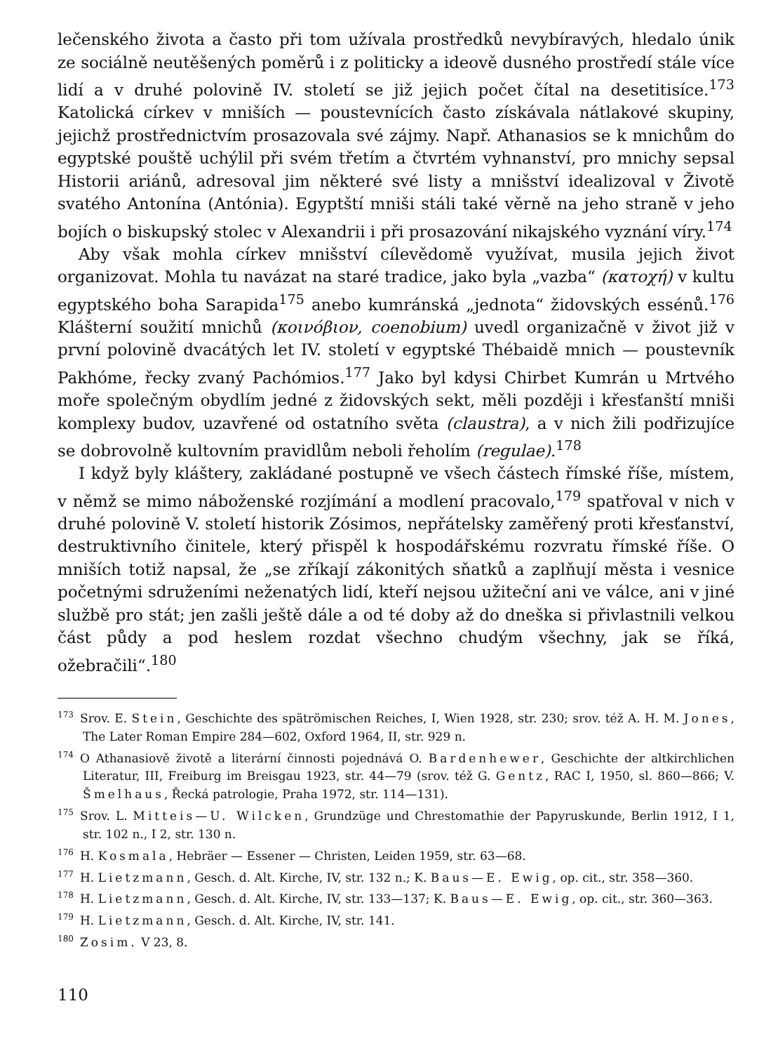lečenského života a často při tom užívala prostředků nevybíravých, hledalo únik ze sociálně neutěšených poměrů i z politicky a ideově dusného prostředí stále více lidí a v druhé polovině IV. století se již jejich počet čítal na desetitisíce.<sup>173</sup> Katolická církev v mniších — poustevnících často získávala nátlakové skupiny, jejichž prostřednictvím prosazovala své zájmy. Např. Athanasios se k mnichům do egyptské pouště uchýlil při svém třetím a čtvrtém vyhnanství, pro mnichy sepsal Historii ariánů, adresoval jim některé své listy a mnišství idealizoval v Životě svatého Antonína (Antónia). Egyptští mniši stáli také věrně na jeho straně v jeho bojích o biskupský stolec v Alexandrii i při prosazování nikajského vyznání víry.<sup>174</sup>
Aby však mohla církev mnišství cílevědomě využívat, musila jejich život organizovat. Mohla tu navázat na staré tradice, jako byla „vazba“ (κατοχή) v kultu egyptského boha Sarapida<sup>175</sup> anebo kumránská „jednota“ židovských essénů.<sup>176</sup> Klášterní soužití mnichů (κοινόβιον, coenobium) uvedl organizačně v život již v první polovině dvacátých let IV. století v egyptské Thébaidě mnich — poustevník Pakhóme, řecky zvaný Pachómios.<sup>177</sup> Jako byl kdysi Chirbet Kumrán u Mrtvého moře společným obydlím jedné z židovských sekt, měli později i křesťanští mniši komplexy budov, uzavřené od ostatního světa (claustra), a v nich žili podřizujíce se dobrovolně kultovním pravidlům neboli řeholím (regulae).<sup>178</sup>
I když byly kláštery, zakládané postupně ve všech částech římské říše, místem, v němž se mimo náboženské rozjímání a modlení pracovalo,<sup>179</sup> spatřoval v nich v druhé polovině V. století historik Zósimos, nepřátelsky zaměřený proti křesťanství, destruktivního činitele, který přispěl k hospodářskému rozvratu římské říše. O mniších totiž napsal, že „se zříkají zákonitých sňatků a zaplňují města i vesnice početnými sdruženími neženatých lidí, kteří nejsou užiteční ani ve válce, ani v jiné službě pro stát; jen zašli ještě dále a od té doby až do dneška si přivlastnili velkou část půdy a pod heslem rozdat všechno chudým všechny, jak se říká, ožebračili“.<sup>180</sup>
<sup>173</sup> Srov. E. Stein, Geschichte des spätrömischen Reiches, I, Wien 1928, str. 230; srov. též A. H. M. Jones, The Later Roman Empire 284—602, Oxford 1964, II, str. 929 n.
<sup>174</sup>O Athanasiově životě a literární činnosti pojednává O. Bardenhewer, Geschichte der altkirchlichen Literatur, III, Freiburg im Breisgau 1923, str. 44—79 (srov. též G. Gentz, RAC I, 1950, sl. 860—866; V. Šmelhaus, Řecká patrologie, Praha 1972, str. 114—131).
<sup>175</sup> Srov. L. Mitteis—U. Wilcken, Grundzüge und Chrestomathie der Papyruskunde, Berlin 1912, I 1, str. 102 n., I 2, str. 130 n.
<sup>176</sup>H. Kosmala, Hebräer — Essener — Christen, Leiden 1959, str. 63—68.
<sup>177</sup>H. Lietzmann, Gesch. d. Alt. Kirche, IV, str. 132 n.; K. Baus—E. Ewig, op. cit., str. 358—360.
<sup>178</sup>H. Lietzmann, Gesch. d. Alt. Kirche, IV, str. 133—137; K. Baus—E. Ewig, op. cit., str. 360—363.
<sup>179</sup>H. Lietzmann, Gesch. d. Alt. Kirche, IV, str. 141.
<sup>180</sup> Zosim. V 23, 8.
110